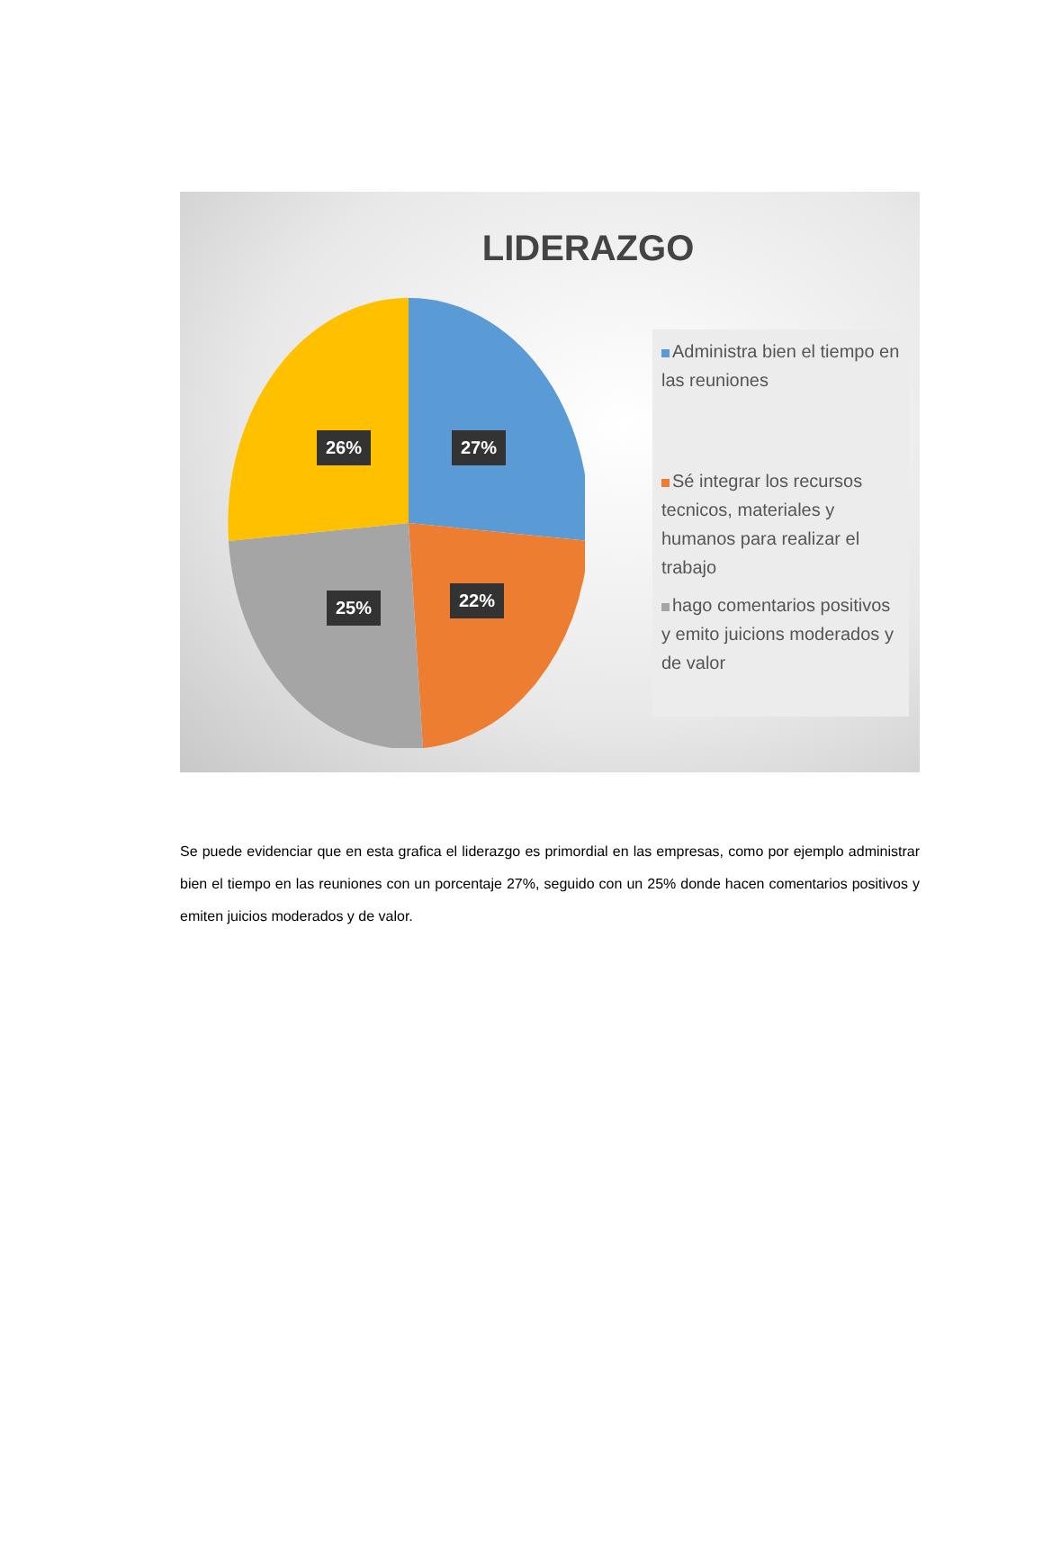LIDERAZGO
27%
26%
22%
25%
Administra bien el tiempo en las reuniones
Sé integrar los recursos tecnicos, materiales y humanos para realizar el trabajo
hago comentarios positivos y emito juicions moderados y de valor
Se puede evidenciar que en esta grafica el liderazgo es primordial en las empresas, como por ejemplo administrar bien el tiempo en las reuniones con un porcentaje 27%, seguido con un 25% donde hacen comentarios positivos y emiten juicios moderados y de valor.